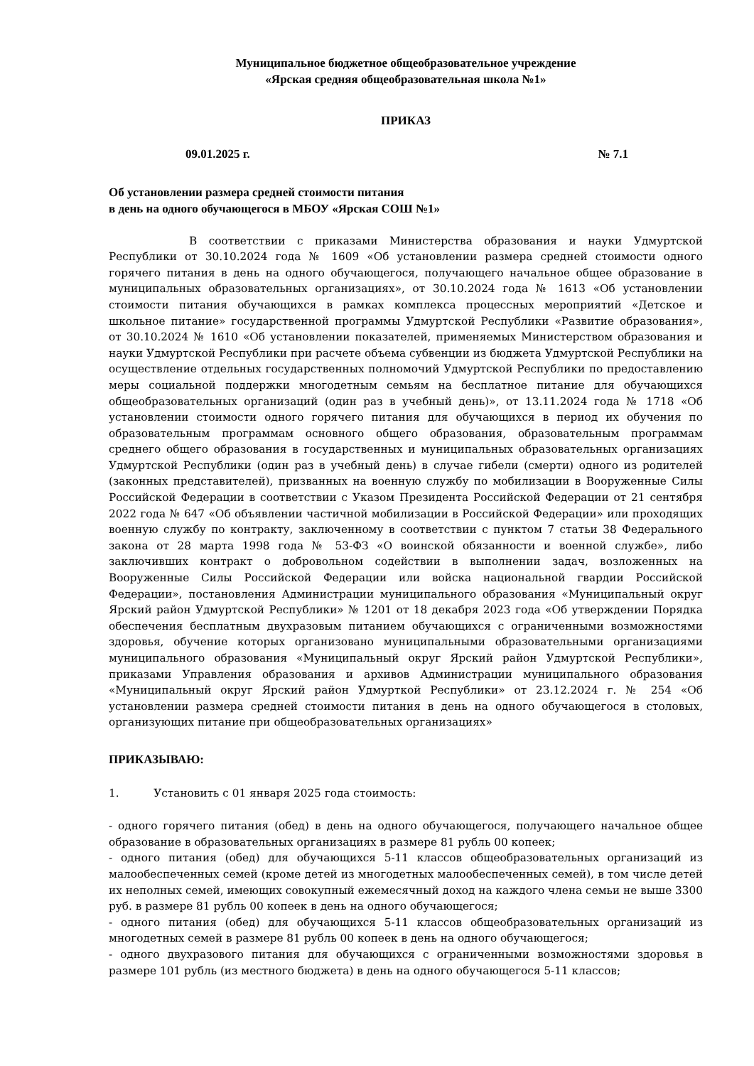Муниципальное бюджетное общеобразовательное учреждение
«Ярская средняя общеобразовательная школа №1»
ПРИКАЗ
09.01.2025 г. № 7.1
Об установлении размера средней стоимости питания
в день на одного обучающегося в МБОУ «Ярская СОШ №1»
В соответствии с приказами Министерства образования и науки Удмуртской Республики от 30.10.2024 года № 1609 «Об установлении размера средней стоимости одного горячего питания в день на одного обучающегося, получающего начальное общее образование в муниципальных образовательных организациях», от 30.10.2024 года № 1613 «Об установлении стоимости питания обучающихся в рамках комплекса процессных мероприятий «Детское и школьное питание» государственной программы Удмуртской Республики «Развитие образования», от 30.10.2024 № 1610 «Об установлении показателей, применяемых Министерством образования и науки Удмуртской Республики при расчете объема субвенции из бюджета Удмуртской Республики на осуществление отдельных государственных полномочий Удмуртской Республики по предоставлению меры социальной поддержки многодетным семьям на бесплатное питание для обучающихся общеобразовательных организаций (один раз в учебный день)», от 13.11.2024 года № 1718 «Об установлении стоимости одного горячего питания для обучающихся в период их обучения по образовательным программам основного общего образования, образовательным программам среднего общего образования в государственных и муниципальных образовательных организациях Удмуртской Республики (один раз в учебный день) в случае гибели (смерти) одного из родителей (законных представителей), призванных на военную службу по мобилизации в Вооруженные Силы Российской Федерации в соответствии с Указом Президента Российской Федерации от 21 сентября 2022 года № 647 «Об объявлении частичной мобилизации в Российской Федерации» или проходящих военную службу по контракту, заключенному в соответствии с пунктом 7 статьи 38 Федерального закона от 28 марта 1998 года № 53-ФЗ «О воинской обязанности и военной службе», либо заключивших контракт о добровольном содействии в выполнении задач, возложенных на Вооруженные Силы Российской Федерации или войска национальной гвардии Российской Федерации», постановления Администрации муниципального образования «Муниципальный округ Ярский район Удмуртской Республики» № 1201 от 18 декабря 2023 года «Об утверждении Порядка обеспечения бесплатным двухразовым питанием обучающихся с ограниченными возможностями здоровья, обучение которых организовано муниципальными образовательными организациями муниципального образования «Муниципальный округ Ярский район Удмуртской Республики», приказами Управления образования и архивов Администрации муниципального образования «Муниципальный округ Ярский район Удмурткой Республики» от 23.12.2024 г. № 254 «Об установлении размера средней стоимости питания в день на одного обучающегося в столовых, организующих питание при общеобразовательных организациях»
ПРИКАЗЫВАЮ:
1. Установить с 01 января 2025 года стоимость:
- одного горячего питания (обед) в день на одного обучающегося, получающего начальное общее образование в образовательных организациях в размере 81 рубль 00 копеек;
- одного питания (обед) для обучающихся 5-11 классов общеобразовательных организаций из малообеспеченных семей (кроме детей из многодетных малообеспеченных семей), в том числе детей их неполных семей, имеющих совокупный ежемесячный доход на каждого члена семьи не выше 3300 руб. в размере 81 рубль 00 копеек в день на одного обучающегося;
- одного питания (обед) для обучающихся 5-11 классов общеобразовательных организаций из многодетных семей в размере 81 рубль 00 копеек в день на одного обучающегося;
- одного двухразового питания для обучающихся с ограниченными возможностями здоровья в размере 101 рубль (из местного бюджета) в день на одного обучающегося 5-11 классов;